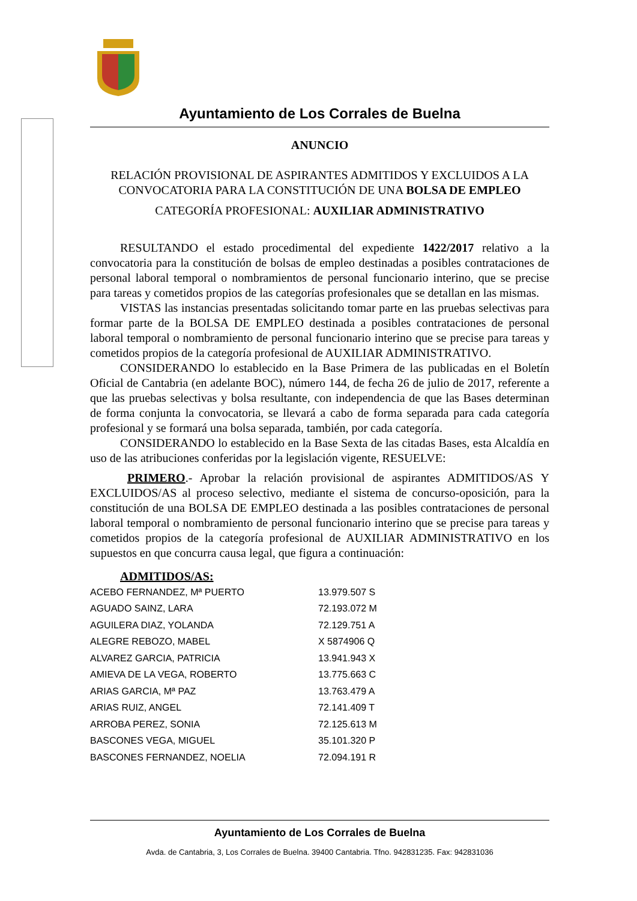Ayuntamiento de Los Corrales de Buelna
ANUNCIO
RELACIÓN PROVISIONAL DE ASPIRANTES ADMITIDOS Y EXCLUIDOS A LA CONVOCATORIA PARA LA CONSTITUCIÓN DE UNA BOLSA DE EMPLEO
CATEGORÍA PROFESIONAL: AUXILIAR ADMINISTRATIVO
RESULTANDO el estado procedimental del expediente 1422/2017 relativo a la convocatoria para la constitución de bolsas de empleo destinadas a posibles contrataciones de personal laboral temporal o nombramientos de personal funcionario interino, que se precise para tareas y cometidos propios de las categorías profesionales que se detallan en las mismas.
VISTAS las instancias presentadas solicitando tomar parte en las pruebas selectivas para formar parte de la BOLSA DE EMPLEO destinada a posibles contrataciones de personal laboral temporal o nombramiento de personal funcionario interino que se precise para tareas y cometidos propios de la categoría profesional de AUXILIAR ADMINISTRATIVO.
CONSIDERANDO lo establecido en la Base Primera de las publicadas en el Boletín Oficial de Cantabria (en adelante BOC), número 144, de fecha 26 de julio de 2017, referente a que las pruebas selectivas y bolsa resultante, con independencia de que las Bases determinan de forma conjunta la convocatoria, se llevará a cabo de forma separada para cada categoría profesional y se formará una bolsa separada, también, por cada categoría.
CONSIDERANDO lo establecido en la Base Sexta de las citadas Bases, esta Alcaldía en uso de las atribuciones conferidas por la legislación vigente, RESUELVE:
PRIMERO.- Aprobar la relación provisional de aspirantes ADMITIDOS/AS Y EXCLUIDOS/AS al proceso selectivo, mediante el sistema de concurso-oposición, para la constitución de una BOLSA DE EMPLEO destinada a las posibles contrataciones de personal laboral temporal o nombramiento de personal funcionario interino que se precise para tareas y cometidos propios de la categoría profesional de AUXILIAR ADMINISTRATIVO en los supuestos en que concurra causa legal, que figura a continuación:
ADMITIDOS/AS:
| ACEBO FERNANDEZ, Mª PUERTO | 13.979.507 S |
| AGUADO SAINZ, LARA | 72.193.072 M |
| AGUILERA DIAZ, YOLANDA | 72.129.751 A |
| ALEGRE REBOZO, MABEL | X 5874906 Q |
| ALVAREZ GARCIA, PATRICIA | 13.941.943 X |
| AMIEVA DE LA VEGA, ROBERTO | 13.775.663 C |
| ARIAS GARCIA, Mª PAZ | 13.763.479 A |
| ARIAS RUIZ, ANGEL | 72.141.409 T |
| ARROBA PEREZ, SONIA | 72.125.613 M |
| BASCONES VEGA, MIGUEL | 35.101.320 P |
| BASCONES FERNANDEZ, NOELIA | 72.094.191 R |
Ayuntamiento de Los Corrales de Buelna
Avda. de Cantabria, 3, Los Corrales de Buelna. 39400 Cantabria. Tfno. 942831235. Fax: 942831036